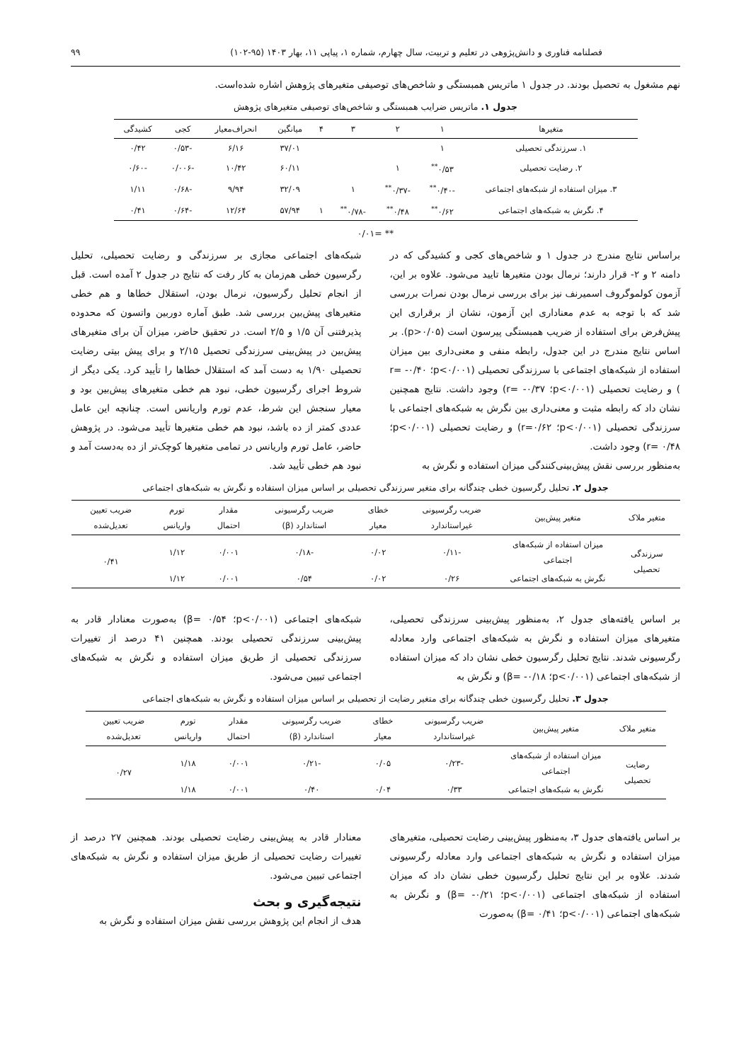فصلنامه فناوری و دانش‌پژوهی در تعلیم و تربیت، سال چهارم، شماره ۱، پیاپی ۱۱، بهار ۱۴۰۳ (۹۵-۱۰۲) ۹۹
نهم مشغول به تحصیل بودند. در جدول ۱ ماتریس همبستگی و شاخص‌های توصیفی متغیرهای پژوهش اشاره شده‌است.
جدول ۱. ماتریس ضرایب همبستگی و شاخص‌های توصیفی متغیرهای پژوهش
| متغیرها | ۱ | ۲ | ۳ | ۴ | میانگین | انحراف‌معیار | کجی | کشیدگی |
| --- | --- | --- | --- | --- | --- | --- | --- | --- |
| ۱. سرزندگی تحصیلی | ۱ | | | | ۳۷/۰۱ | ۶/۱۶ | -۰/۵۳ | ۰/۴۲ |
| ۲. رضایت تحصیلی | ۰/۵۳<sup>**</sup> | ۱ | | | ۶۰/۱۱ | ۱۰/۴۲ | -۰/۰۰۶ | -۰/۶۰ |
| ۳. میزان استفاده از شبکه‌های اجتماعی | -۰/۴۰<sup>**</sup> | -۰/۳۷<sup>**</sup> | ۱ | | ۳۲/۰۹ | ۹/۹۴ | -۰/۶۸ | ۱/۱۱ |
| ۴. نگرش به شبکه‌های اجتماعی | ۰/۶۲<sup>**</sup> | ۰/۴۸<sup>**</sup> | -۰/۷۸<sup>**</sup> | ۱ | ۵۷/۹۴ | ۱۲/۶۴ | -۰/۶۴ | ۰/۴۱ |
** =۰/۰۱
براساس نتایج مندرج در جدول ۱ و شاخص‌های کجی و کشیدگی که در دامنه ۲ و ۲- قرار دارند؛ نرمال بودن متغیرها تایید می‌شود. علاوه بر این، آزمون کولموگروف اسمیرنف نیز برای بررسی نرمال بودن نمرات بررسی شد که با توجه به عدم معناداری این آزمون، نشان از برقراری این پیش‌فرض برای استفاده از ضریب همبستگی پیرسون است (p>۰/۰۵). بر اساس نتایج مندرج در این جدول، رابطه منفی و معنی‌داری بین میزان استفاده از شبکه‌های اجتماعی با سرزندگی تحصیلی (p<۰/۰۰۱؛ r= -۰/۴۰ ) و رضایت تحصیلی (p<۰/۰۰۱؛ r= -۰/۳۷) وجود داشت. نتایج همچنین نشان داد که رابطه مثبت و معنی‌داری بین نگرش به شبکه‌های اجتماعی با سرزندگی تحصیلی (p<۰/۰۰۱؛ r=۰/۶۲) و رضایت تحصیلی (p<۰/۰۰۱؛ r= ۰/۴۸) وجود داشت.
به‌منظور بررسی نقش پیش‌بینی‌کنندگی میزان استفاده و نگرش به
شبکه‌های اجتماعی مجازی بر سرزندگی و رضایت تحصیلی، تحلیل رگرسیون خطی هم‌زمان به کار رفت که نتایج در جدول ۲ آمده است. قبل از انجام تحلیل رگرسیون، نرمال بودن، استقلال خطاها و هم خطی متغیرهای پیش‌بین بررسی شد. طبق آماره دوربین واتسون که محدوده پذیرفتنی آن ۱/۵ و ۲/۵ است. در تحقیق حاضر، میزان آن برای متغیرهای پیش‌بین در پیش‌بینی سرزندگی تحصیل ۲/۱۵ و برای پیش بیتی رضایت تحصیلی ۱/۹۰ به دست آمد که استقلال خطاها را تأیید کرد. یکی دیگر از شروط اجرای رگرسیون خطی، نبود هم خطی متغیرهای پیش‌بین بود و معیار سنجش این شرط، عدم تورم واریانس است. چنانچه این عامل عددی کمتر از ده باشد، نبود هم خطی متغیرها تأیید می‌شود. در پژوهش حاضر، عامل تورم واریانس در تمامی متغیرها کوچک‌تر از ده به‌دست آمد و نبود هم خطی تأیید شد.
جدول ۲. تحلیل رگرسیون خطی چندگانه برای متغیر سرزندگی تحصیلی بر اساس میزان استفاده و نگرش به شبکه‌های اجتماعی
| متغیر ملاک | متغیر پیش‌بین | ضریب رگرسیونی غیراستاندارد | خطای معیار | ضریب رگرسیونی استاندارد (β) | مقدار احتمال | تورم واریانس | ضریب تعیین تعدیل‌شده |
| --- | --- | --- | --- | --- | --- | --- | --- |
| سرزندگی تحصیلی | میزان استفاده از شبکه‌های اجتماعی | -۰/۱۱ | ۰/۰۲ | -۰/۱۸ | ۰/۰۰۱ | ۱/۱۲ | ۰/۴۱ |
| | نگرش به شبکه‌های اجتماعی | ۰/۲۶ | ۰/۰۲ | ۰/۵۴ | ۰/۰۰۱ | ۱/۱۲ | |
بر اساس یافته‌های جدول ۲، به‌منظور پیش‌بینی سرزندگی تحصیلی، متغیرهای میزان استفاده و نگرش به شبکه‌های اجتماعی وارد معادله رگرسیونی شدند. نتایج تحلیل رگرسیون خطی نشان داد که میزان استفاده از شبکه‌های اجتماعی (p<۰/۰۰۱؛ β= -۰/۱۸) و نگرش به
شبکه‌های اجتماعی (p<۰/۰۰۱؛ β= ۰/۵۴) به‌صورت معنادار قادر به پیش‌بینی سرزندگی تحصیلی بودند. همچنین ۴۱ درصد از تغییرات سرزندگی تحصیلی از طریق میزان استفاده و نگرش به شبکه‌های اجتماعی تبیین می‌شود.
جدول ۳. تحلیل رگرسیون خطی چندگانه برای متغیر رضایت از تحصیلی بر اساس میزان استفاده و نگرش به شبکه‌های اجتماعی
| متغیر ملاک | متغیر پیش‌بین | ضریب رگرسیونی غیراستاندارد | خطای معیار | ضریب رگرسیونی استاندارد (β) | مقدار احتمال | تورم واریانس | ضریب تعیین تعدیل‌شده |
| --- | --- | --- | --- | --- | --- | --- | --- |
| رضایت تحصیلی | میزان استفاده از شبکه‌های اجتماعی | -۰/۲۳ | ۰/۰۵ | -۰/۲۱ | ۰/۰۰۱ | ۱/۱۸ | ۰/۲۷ |
| | نگرش به شبکه‌های اجتماعی | ۰/۳۳ | ۰/۰۴ | ۰/۴۰ | ۰/۰۰۱ | ۱/۱۸ | |
بر اساس یافته‌های جدول ۳، به‌منظور پیش‌بینی رضایت تحصیلی، متغیرهای میزان استفاده و نگرش به شبکه‌های اجتماعی وارد معادله رگرسیونی شدند. علاوه بر این نتایج تحلیل رگرسیون خطی نشان داد که میزان استفاده از شبکه‌های اجتماعی (p<۰/۰۰۱؛ β= -۰/۲۱) و نگرش به شبکه‌های اجتماعی (p<۰/۰۰۱؛ β= ۰/۴۱) به‌صورت
معنادار قادر به پیش‌بینی رضایت تحصیلی بودند. همچنین ۲۷ درصد از تغییرات رضایت تحصیلی از طریق میزان استفاده و نگرش به شبکه‌های اجتماعی تبیین می‌شود.
نتیجه‌گیری و بحث
هدف از انجام این پژوهش بررسی نقش میزان استفاده و نگرش به